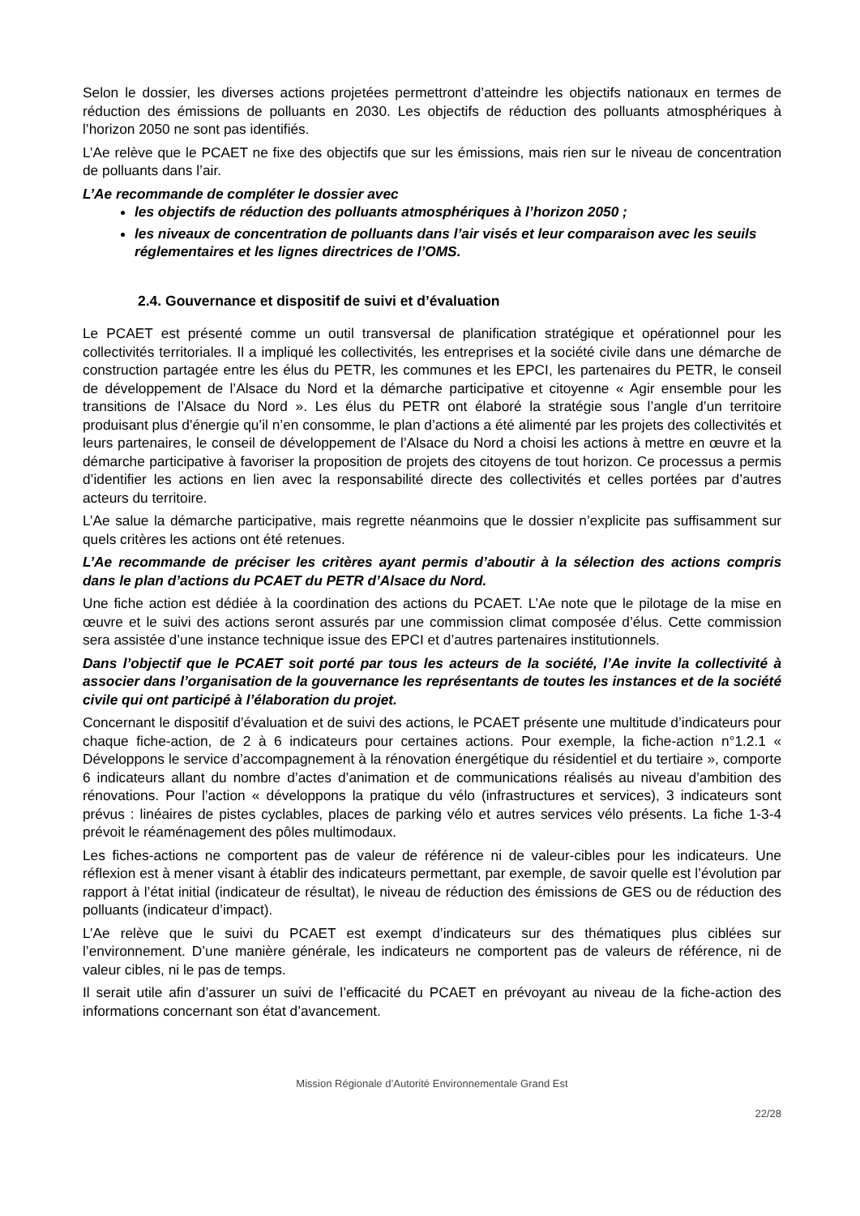Selon le dossier, les diverses actions projetées permettront d’atteindre les objectifs nationaux en termes de réduction des émissions de polluants en 2030. Les objectifs de réduction des polluants atmosphériques à l’horizon 2050 ne sont pas identifiés.
L’Ae relève que le PCAET ne fixe des objectifs que sur les émissions, mais rien sur le niveau de concentration de polluants dans l’air.
L’Ae recommande de compléter le dossier avec
les objectifs de réduction des polluants atmosphériques à l’horizon 2050 ;
les niveaux de concentration de polluants dans l’air visés et leur comparaison avec les seuils réglementaires et les lignes directrices de l’OMS.
2.4. Gouvernance et dispositif de suivi et d’évaluation
Le PCAET est présenté comme un outil transversal de planification stratégique et opérationnel pour les collectivités territoriales. Il a impliqué les collectivités, les entreprises et la société civile dans une démarche de construction partagée entre les élus du PETR, les communes et les EPCI, les partenaires du PETR, le conseil de développement de l’Alsace du Nord et la démarche participative et citoyenne « Agir ensemble pour les transitions de l’Alsace du Nord ». Les élus du PETR ont élaboré la stratégie sous l’angle d’un territoire produisant plus d’énergie qu’il n’en consomme, le plan d’actions a été alimenté par les projets des collectivités et leurs partenaires, le conseil de développement de l’Alsace du Nord a choisi les actions à mettre en œuvre et la démarche participative à favoriser la proposition de projets des citoyens de tout horizon. Ce processus a permis d’identifier les actions en lien avec la responsabilité directe des collectivités et celles portées par d’autres acteurs du territoire.
L’Ae salue la démarche participative, mais regrette néanmoins que le dossier n’explicite pas suffisamment sur quels critères les actions ont été retenues.
L’Ae recommande de préciser les critères ayant permis d’aboutir à la sélection des actions compris dans le plan d’actions du PCAET du PETR d’Alsace du Nord.
Une fiche action est dédiée à la coordination des actions du PCAET. L’Ae note que le pilotage de la mise en œuvre et le suivi des actions seront assurés par une commission climat composée d’élus. Cette commission sera assistée d’une instance technique issue des EPCI et d’autres partenaires institutionnels.
Dans l’objectif que le PCAET soit porté par tous les acteurs de la société, l’Ae invite la collectivité à associer dans l’organisation de la gouvernance les représentants de toutes les instances et de la société civile qui ont participé à l’élaboration du projet.
Concernant le dispositif d’évaluation et de suivi des actions, le PCAET présente une multitude d’indicateurs pour chaque fiche-action, de 2 à 6 indicateurs pour certaines actions. Pour exemple, la fiche-action n°1.2.1 « Développons le service d’accompagnement à la rénovation énergétique du résidentiel et du tertiaire », comporte 6 indicateurs allant du nombre d’actes d’animation et de communications réalisés au niveau d’ambition des rénovations. Pour l’action « développons la pratique du vélo (infrastructures et services), 3 indicateurs sont prévus : linéaires de pistes cyclables, places de parking vélo et autres services vélo présents. La fiche 1-3-4 prévoit le réaménagement des pôles multimodaux.
Les fiches-actions ne comportent pas de valeur de référence ni de valeur-cibles pour les indicateurs. Une réflexion est à mener visant à établir des indicateurs permettant, par exemple, de savoir quelle est l’évolution par rapport à l’état initial (indicateur de résultat), le niveau de réduction des émissions de GES ou de réduction des polluants (indicateur d’impact).
L’Ae relève que le suivi du PCAET est exempt d’indicateurs sur des thématiques plus ciblées sur l’environnement. D’une manière générale, les indicateurs ne comportent pas de valeurs de référence, ni de valeur cibles, ni le pas de temps.
Il serait utile afin d’assurer un suivi de l’efficacité du PCAET en prévoyant au niveau de la fiche-action des informations concernant son état d’avancement.
Mission Régionale d’Autorité Environnementale Grand Est
22/28